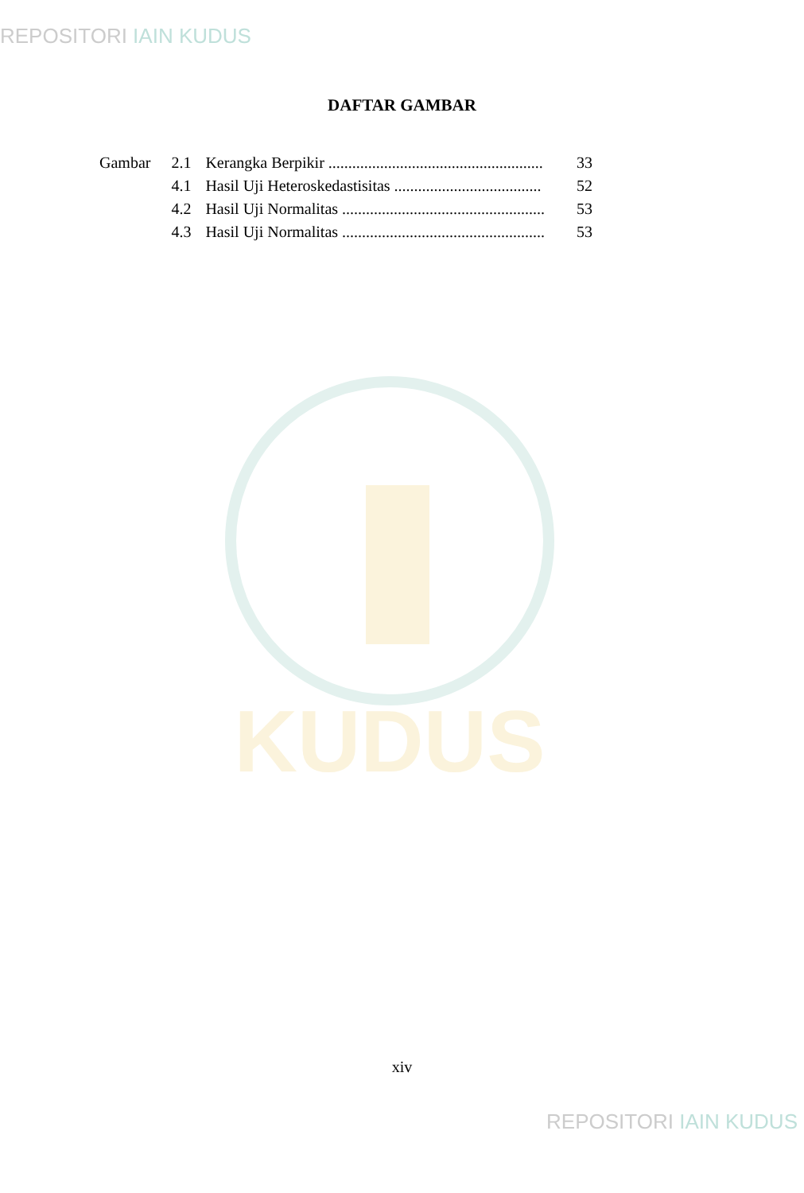REPOSITORI IAIN KUDUS
DAFTAR GAMBAR
| Gambar | 2.1 | Kerangka Berpikir ...................................................... | 33 |
| | 4.1 | Hasil Uji Heteroskedastisitas ..................................... | 52 |
| | 4.2 | Hasil Uji Normalitas ................................................... | 53 |
| | 4.3 | Hasil Uji Normalitas ................................................... | 53 |
KUDUS
xiv
REPOSITORI IAIN KUDUS